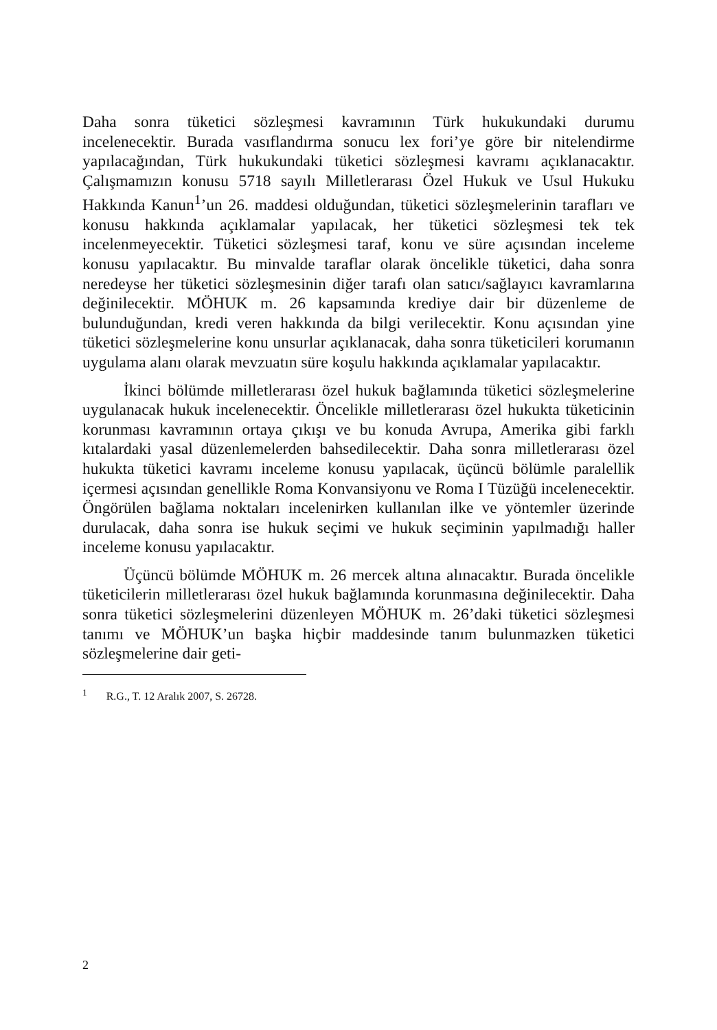Daha sonra tüketici sözleşmesi kavramının Türk hukukundaki durumu incelenecektir. Burada vasıflandırma sonucu lex fori’ye göre bir nitelendirme yapılacağından, Türk hukukundaki tüketici sözleşmesi kavramı açıklanacaktır. Çalışmamızın konusu 5718 sayılı Milletlerarası Özel Hukuk ve Usul Hukuku Hakkında Kanun<sup>1</sup>’un 26. maddesi olduğundan, tüketici sözleşmelerinin tarafları ve konusu hakkında açıklamalar yapılacak, her tüketici sözleşmesi tek tek incelenmeyecektir. Tüketici sözleşmesi taraf, konu ve süre açısından inceleme konusu yapılacaktır. Bu minvalde taraflar olarak öncelikle tüketici, daha sonra neredeyse her tüketici sözleşmesinin diğer tarafı olan satıcı/sağlayıcı kavramlarına değinilecektir. MÖHUK m. 26 kapsamında krediye dair bir düzenleme de bulunduğundan, kredi veren hakkında da bilgi verilecektir. Konu açısından yine tüketici sözleşmelerine konu unsurlar açıklanacak, daha sonra tüketicileri korumanın uygulama alanı olarak mevzuatın süre koşulu hakkında açıklamalar yapılacaktır.
İkinci bölümde milletlerarası özel hukuk bağlamında tüketici sözleşmelerine uygulanacak hukuk incelenecektir. Öncelikle milletlerarası özel hukukta tüketicinin korunması kavramının ortaya çıkışı ve bu konuda Avrupa, Amerika gibi farklı kıtalardaki yasal düzenlemelerden bahsedilecektir. Daha sonra milletlerarası özel hukukta tüketici kavramı inceleme konusu yapılacak, üçüncü bölümle paralellik içermesi açısından genellikle Roma Konvansiyonu ve Roma I Tüzüğü incelenecektir. Öngörülen bağlama noktaları incelenirken kullanılan ilke ve yöntemler üzerinde durulacak, daha sonra ise hukuk seçimi ve hukuk seçiminin yapılmadığı haller inceleme konusu yapılacaktır.
Üçüncü bölümde MÖHUK m. 26 mercek altına alınacaktır. Burada öncelikle tüketicilerin milletlerarası özel hukuk bağlamında korunmasına değinilecektir. Daha sonra tüketici sözleşmelerini düzenleyen MÖHUK m. 26’daki tüketici sözleşmesi tanımı ve MÖHUK’un başka hiçbir maddesinde tanım bulunmazken tüketici sözleşmelerine dair geti-
<sup>1</sup> R.G., T. 12 Aralık 2007, S. 26728.
2